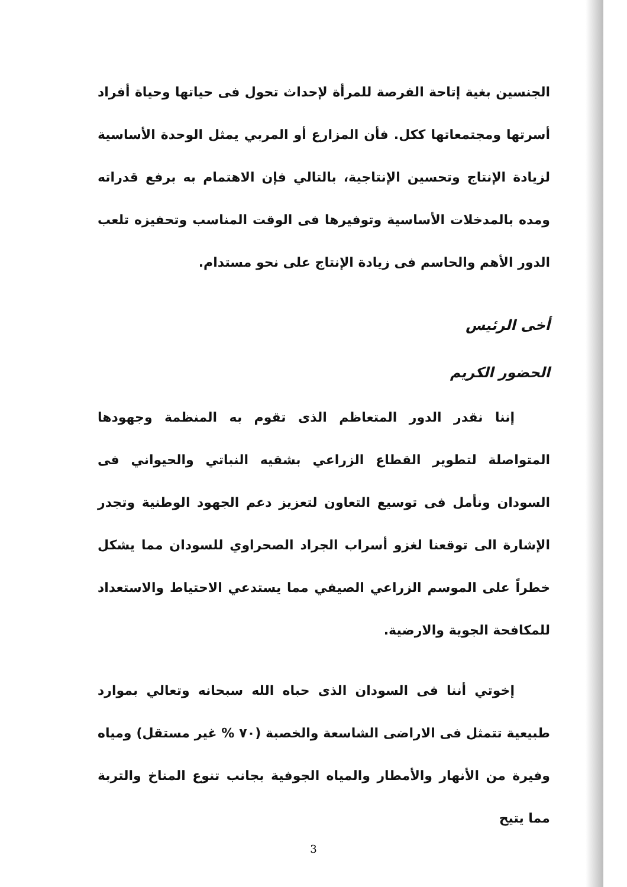الجنسين بغية إتاحة الفرصة للمرأة لإحداث تحول فى حياتها وحياة أفراد أسرتها ومجتمعاتها ككل. فأن المزارع أو المربي يمثل الوحدة الأساسية لزيادة الإنتاج وتحسين الإنتاجية، بالتالي فإن الاهتمام به برفع قدراته ومده بالمدخلات الأساسية وتوفيرها فى الوقت المناسب وتحفيزه تلعب الدور الأهم والحاسم فى زيادة الإنتاج على نحو مستدام.
أخى الرئيس
الحضور الكريم
إننا نقدر الدور المتعاظم الذى تقوم به المنظمة وجهودها المتواصلة لتطوير القطاع الزراعي بشقيه النباتي والحيواني فى السودان ونأمل فى توسيع التعاون لتعزيز دعم الجهود الوطنية وتجدر الإشارة الى توقعنا لغزو أسراب الجراد الصحراوي للسودان مما يشكل خطراً على الموسم الزراعي الصيفي مما يستدعي الاحتياط والاستعداد للمكافحة الجوية والارضية.
إخوتي أننا فى السودان الذى حباه الله سبحانه وتعالي بموارد طبيعية تتمثل فى الاراضى الشاسعة والخصبة (٧٠ % غير مستقل) ومياه وفيرة من الأنهار والأمطار والمياه الجوفية بجانب تنوع المناخ والتربة مما يتيح
3